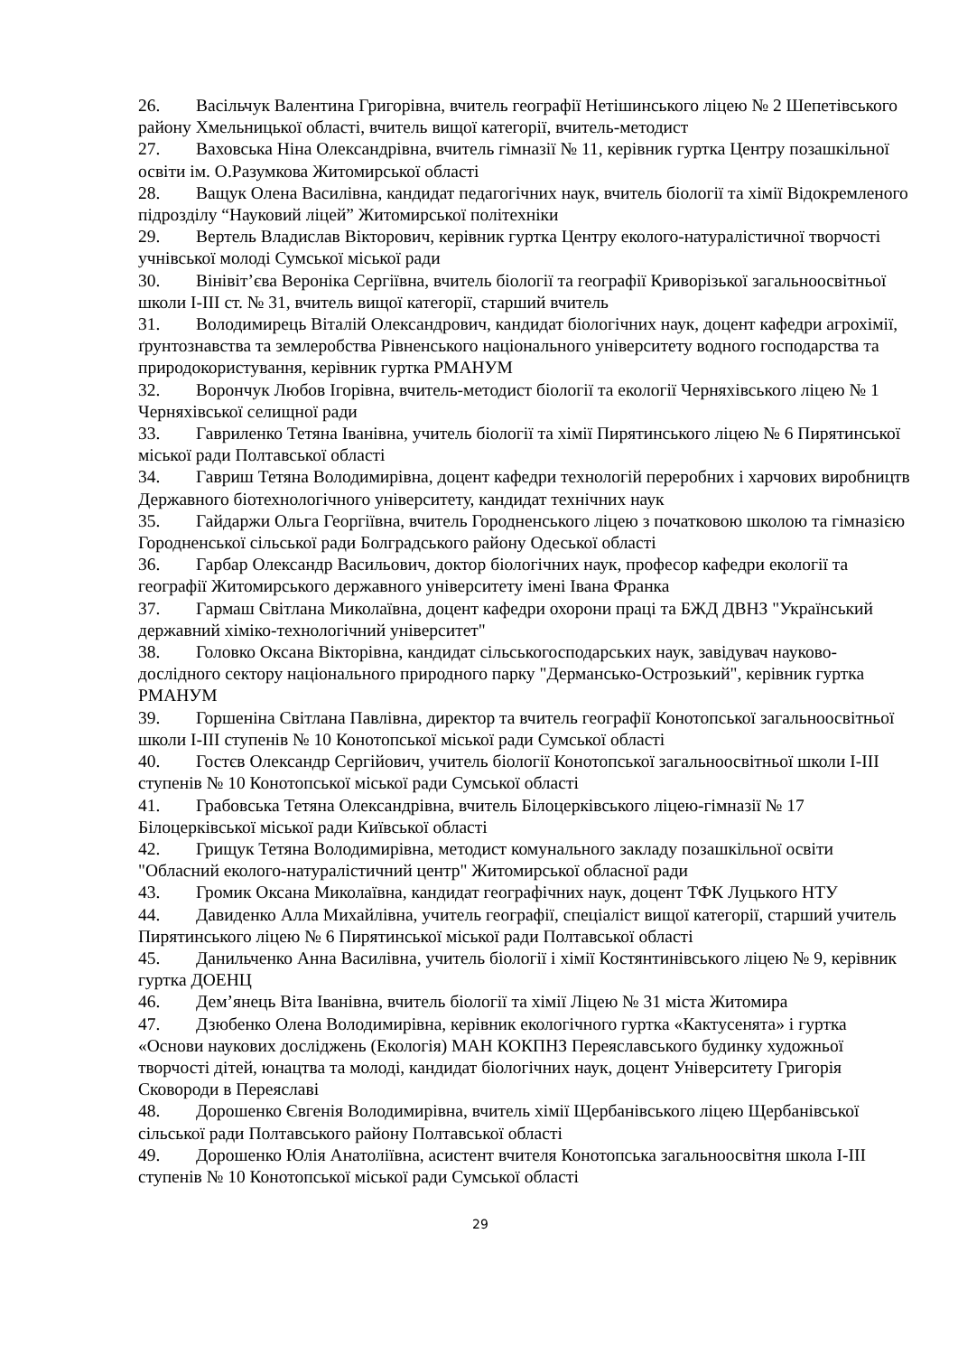26. Васільчук Валентина Григорівна, вчитель географії Нетішинського ліцею № 2 Шепетівського району Хмельницької області, вчитель вищої категорії, вчитель-методист
27. Ваховська Ніна Олександрівна, вчитель гімназії № 11, керівник гуртка Центру позашкільної освіти ім. О.Разумкова Житомирської області
28. Ващук Олена Василівна, кандидат педагогічних наук, вчитель біології та хімії Відокремленого підрозділу “Науковий ліцей” Житомирської політехніки
29. Вертель Владислав Вікторович, керівник гуртка Центру еколого-натуралістичної творчості учнівської молоді Сумської міської ради
30. Вінівіт’єва Вероніка Сергіївна, вчитель біології та географії Криворізької загальноосвітньої школи І-ІІІ ст. № 31, вчитель вищої категорії, старший вчитель
31. Володимирець Віталій Олександрович, кандидат біологічних наук, доцент кафедри агрохімії, ґрунтознавства та землеробства Рівненського національного університету водного господарства та природокористування, керівник гуртка РМАНУМ
32. Ворончук Любов Ігорівна, вчитель-методист біології та екології Черняхівського ліцею № 1 Черняхівської селищної ради
33. Гавриленко Тетяна Іванівна, учитель біології та хімії Пирятинського ліцею № 6 Пирятинської міської ради Полтавської області
34. Гавриш Тетяна Володимирівна, доцент кафедри технологій переробних і харчових виробництв Державного біотехнологічного університету, кандидат технічних наук
35. Гайдаржи Ольга Георгіївна, вчитель Городненського ліцею з початковою школою та гімназією Городненської сільської ради Болградського району Одеської області
36. Гарбар Олександр Васильович, доктор біологічних наук, професор кафедри екології та географії Житомирського державного університету імені Івана Франка
37. Гармаш Світлана Миколаївна, доцент кафедри охорони праці та БЖД ДВНЗ "Український державний хіміко-технологічний університет"
38. Головко Оксана Вікторівна, кандидат сільськогосподарських наук, завідувач науково-дослідного сектору національного природного парку "Дермансько-Острозький", керівник гуртка РМАНУМ
39. Горшеніна Світлана Павлівна, директор та вчитель географії Конотопської загальноосвітньої школи І-ІІІ ступенів № 10 Конотопської міської ради Сумської області
40. Гостєв Олександр Сергійович, учитель біології Конотопської загальноосвітньої школи І-ІІІ ступенів № 10 Конотопської міської ради Сумської області
41. Грабовська Тетяна Олександрівна, вчитель Білоцерківського ліцею-гімназії № 17 Білоцерківської міської ради Київської області
42. Грищук Тетяна Володимирівна, методист комунального закладу позашкільної освіти "Обласний еколого-натуралістичний центр" Житомирської обласної ради
43. Громик Оксана Миколаївна, кандидат географічних наук, доцент ТФК Луцького НТУ
44. Давиденко Алла Михайлівна, учитель географії, спеціаліст вищої категорії, старший учитель Пирятинського ліцею № 6 Пирятинської міської ради Полтавської області
45. Данильченко Анна Василівна, учитель біології і хімії Костянтинівського ліцею № 9, керівник гуртка ДОЕНЦ
46. Дем’янець Віта Іванівна, вчитель біології та хімії Ліцею № 31 міста Житомира
47. Дзюбенко Олена Володимирівна, керівник екологічного гуртка «Кактусенята» і гуртка «Основи наукових досліджень (Екологія) МАН КОКПНЗ Переяславського будинку художньої творчості дітей, юнацтва та молоді, кандидат біологічних наук, доцент Університету Григорія Сковороди в Переяславі
48. Дорошенко Євгенія Володимирівна, вчитель хімії Щербанівського ліцею Щербанівської сільської ради Полтавського району Полтавської області
49. Дорошенко Юлія Анатоліївна, асистент вчителя Конотопська загальноосвітня школа І-ІІІ ступенів № 10 Конотопської міської ради Сумської області
29